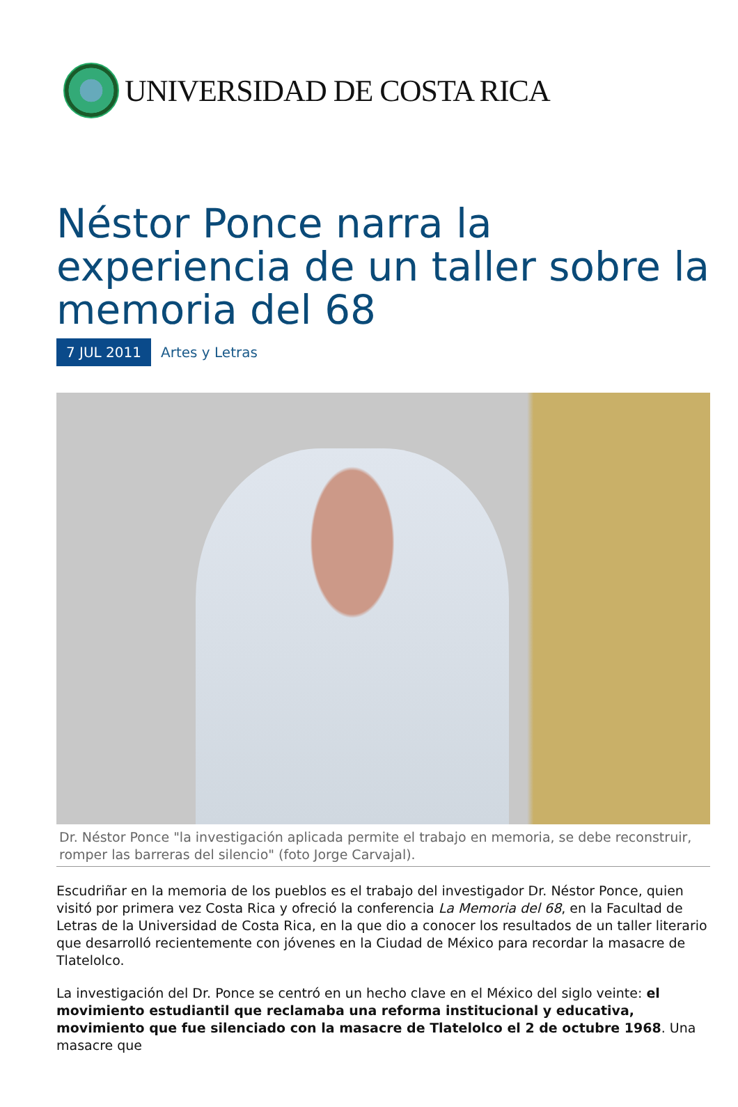UNIVERSIDAD DE COSTA RICA
Néstor Ponce narra la experiencia de un taller sobre la memoria del 68
7 JUL 2011 Artes y Letras
Dr. Néstor Ponce "la investigación aplicada permite el trabajo en memoria, se debe reconstruir, romper las barreras del silencio" (foto Jorge Carvajal).
Escudriñar en la memoria de los pueblos es el trabajo del investigador Dr. Néstor Ponce, quien visitó por primera vez Costa Rica y ofreció la conferencia La Memoria del 68, en la Facultad de Letras de la Universidad de Costa Rica, en la que dio a conocer los resultados de un taller literario que desarrolló recientemente con jóvenes en la Ciudad de México para recordar la masacre de Tlatelolco.
La investigación del Dr. Ponce se centró en un hecho clave en el México del siglo veinte: el movimiento estudiantil que reclamaba una reforma institucional y educativa, movimiento que fue silenciado con la masacre de Tlatelolco el 2 de octubre 1968. Una masacre que